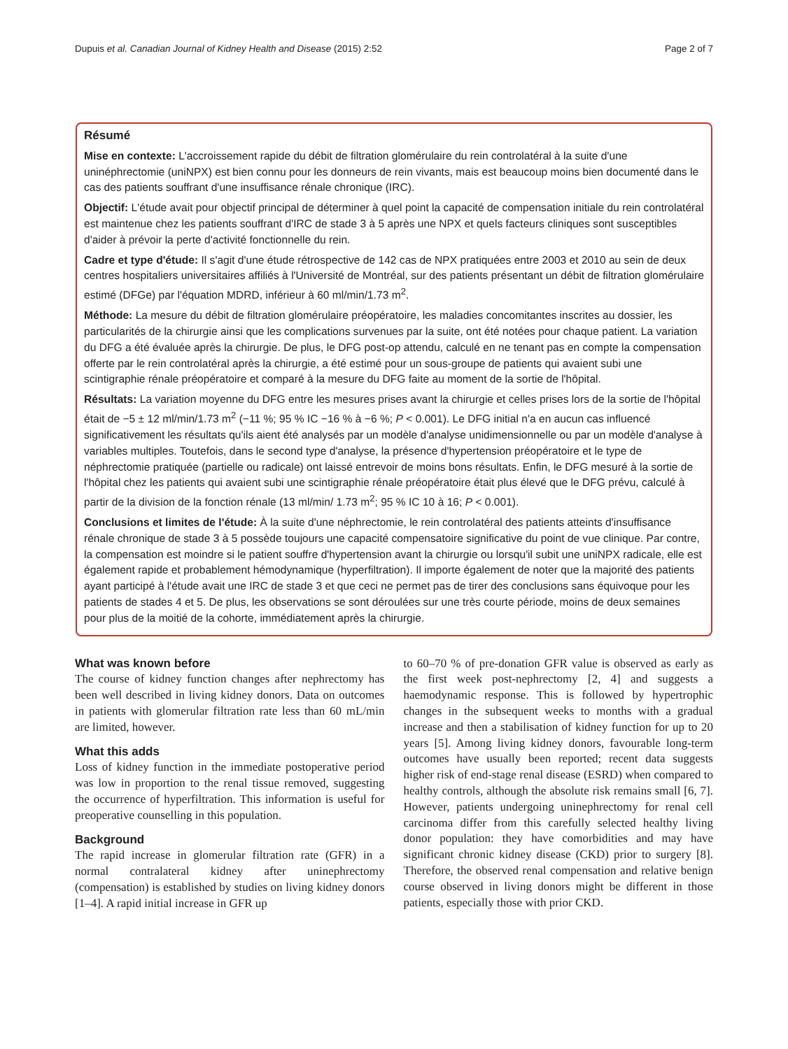Dupuis et al. Canadian Journal of Kidney Health and Disease (2015) 2:52 Page 2 of 7
Résumé
Mise en contexte: L'accroissement rapide du débit de filtration glomérulaire du rein controlatéral à la suite d'une uninéphrectomie (uniNPX) est bien connu pour les donneurs de rein vivants, mais est beaucoup moins bien documenté dans le cas des patients souffrant d'une insuffisance rénale chronique (IRC).
Objectif: L'étude avait pour objectif principal de déterminer à quel point la capacité de compensation initiale du rein controlatéral est maintenue chez les patients souffrant d'IRC de stade 3 à 5 après une NPX et quels facteurs cliniques sont susceptibles d'aider à prévoir la perte d'activité fonctionnelle du rein.
Cadre et type d'étude: Il s'agit d'une étude rétrospective de 142 cas de NPX pratiquées entre 2003 et 2010 au sein de deux centres hospitaliers universitaires affiliés à l'Université de Montréal, sur des patients présentant un débit de filtration glomérulaire estimé (DFGe) par l'équation MDRD, inférieur à 60 ml/min/1.73 m<sup>2</sup>.
Méthode: La mesure du débit de filtration glomérulaire préopératoire, les maladies concomitantes inscrites au dossier, les particularités de la chirurgie ainsi que les complications survenues par la suite, ont été notées pour chaque patient. La variation du DFG a été évaluée après la chirurgie. De plus, le DFG post-op attendu, calculé en ne tenant pas en compte la compensation offerte par le rein controlatéral après la chirurgie, a été estimé pour un sous-groupe de patients qui avaient subi une scintigraphie rénale préopératoire et comparé à la mesure du DFG faite au moment de la sortie de l'hôpital.
Résultats: La variation moyenne du DFG entre les mesures prises avant la chirurgie et celles prises lors de la sortie de l'hôpital était de −5 ± 12 ml/min/1.73 m<sup>2</sup> (−11 %; 95 % IC −16 % à −6 %; P < 0.001). Le DFG initial n'a en aucun cas influencé significativement les résultats qu'ils aient été analysés par un modèle d'analyse unidimensionnelle ou par un modèle d'analyse à variables multiples. Toutefois, dans le second type d'analyse, la présence d'hypertension préopératoire et le type de néphrectomie pratiquée (partielle ou radicale) ont laissé entrevoir de moins bons résultats. Enfin, le DFG mesuré à la sortie de l'hôpital chez les patients qui avaient subi une scintigraphie rénale préopératoire était plus élevé que le DFG prévu, calculé à partir de la division de la fonction rénale (13 ml/min/ 1.73 m<sup>2</sup>; 95 % IC 10 à 16; P < 0.001).
Conclusions et limites de l'étude: À la suite d'une néphrectomie, le rein controlatéral des patients atteints d'insuffisance rénale chronique de stade 3 à 5 possède toujours une capacité compensatoire significative du point de vue clinique. Par contre, la compensation est moindre si le patient souffre d'hypertension avant la chirurgie ou lorsqu'il subit une uniNPX radicale, elle est également rapide et probablement hémodynamique (hyperfiltration). Il importe également de noter que la majorité des patients ayant participé à l'étude avait une IRC de stade 3 et que ceci ne permet pas de tirer des conclusions sans équivoque pour les patients de stades 4 et 5. De plus, les observations se sont déroulées sur une très courte période, moins de deux semaines pour plus de la moitié de la cohorte, immédiatement après la chirurgie.
What was known before
The course of kidney function changes after nephrectomy has been well described in living kidney donors. Data on outcomes in patients with glomerular filtration rate less than 60 mL/min are limited, however.
What this adds
Loss of kidney function in the immediate postoperative period was low in proportion to the renal tissue removed, suggesting the occurrence of hyperfiltration. This information is useful for preoperative counselling in this population.
Background
The rapid increase in glomerular filtration rate (GFR) in a normal contralateral kidney after uninephrectomy (compensation) is established by studies on living kidney donors [1–4]. A rapid initial increase in GFR up
to 60–70 % of pre-donation GFR value is observed as early as the first week post-nephrectomy [2, 4] and suggests a haemodynamic response. This is followed by hypertrophic changes in the subsequent weeks to months with a gradual increase and then a stabilisation of kidney function for up to 20 years [5]. Among living kidney donors, favourable long-term outcomes have usually been reported; recent data suggests higher risk of end-stage renal disease (ESRD) when compared to healthy controls, although the absolute risk remains small [6, 7]. However, patients undergoing uninephrectomy for renal cell carcinoma differ from this carefully selected healthy living donor population: they have comorbidities and may have significant chronic kidney disease (CKD) prior to surgery [8]. Therefore, the observed renal compensation and relative benign course observed in living donors might be different in those patients, especially those with prior CKD.